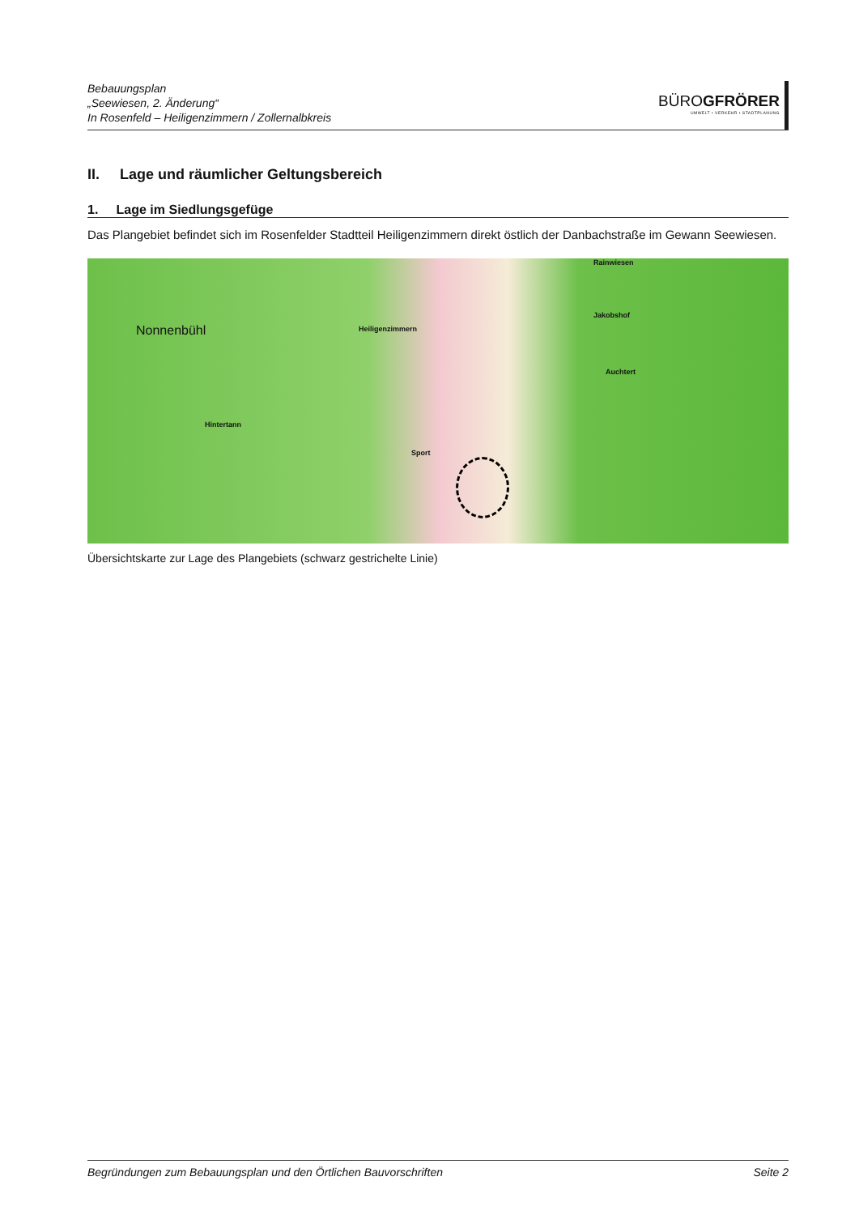Bebauungsplan
„Seewiesen, 2. Änderung“
In Rosenfeld – Heiligenzimmern / Zollernalbkreis
BÜROGFRÖRER
UMWELT • VERKEHR • STADTPLANUNG
II. Lage und räumlicher Geltungsbereich
1. Lage im Siedlungsgefüge
Das Plangebiet befindet sich im Rosenfelder Stadtteil Heiligenzimmern direkt östlich der Danbachstraße im Gewann Seewiesen.
Nonnenbühl Heiligenzimmern
Hintertann
Auchtert
Rainwiesen
Jakobshof
Sport
Übersichtskarte zur Lage des Plangebiets (schwarz gestrichelte Linie)
Begründungen zum Bebauungsplan und den Örtlichen Bauvorschriften Seite 2